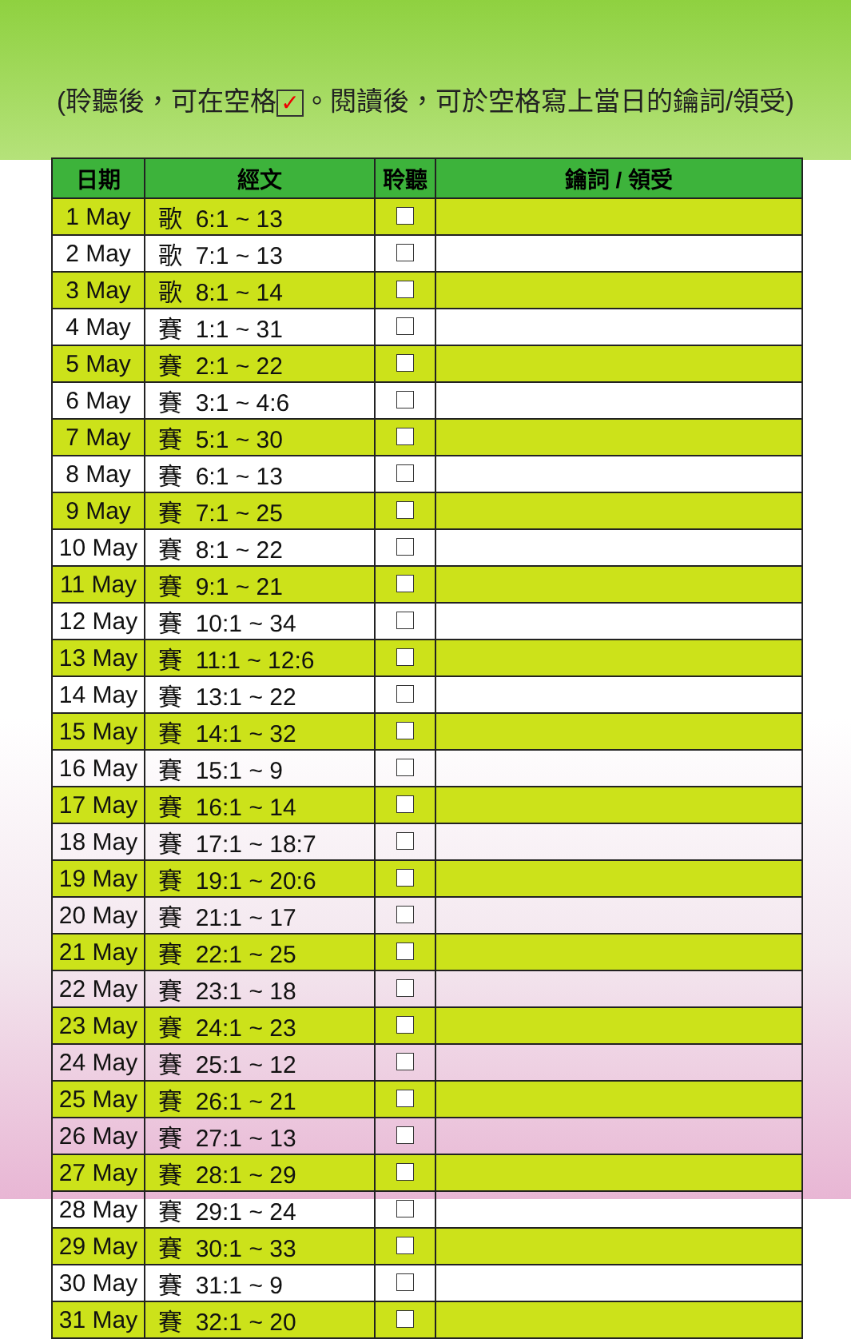(聆聽後，可在空格 ✓ 。閱讀後，可於空格寫上當日的鑰詞/領受)
| 日期 | 經文 | 聆聽 | 鑰詞 / 領受 |
| --- | --- | --- | --- |
| 1 May | 歌 6:1 ~ 13 | | |
| 2 May | 歌 7:1 ~ 13 | | |
| 3 May | 歌 8:1 ~ 14 | | |
| 4 May | 賽 1:1 ~ 31 | | |
| 5 May | 賽 2:1 ~ 22 | | |
| 6 May | 賽 3:1 ~ 4:6 | | |
| 7 May | 賽 5:1 ~ 30 | | |
| 8 May | 賽 6:1 ~ 13 | | |
| 9 May | 賽 7:1 ~ 25 | | |
| 10 May | 賽 8:1 ~ 22 | | |
| 11 May | 賽 9:1 ~ 21 | | |
| 12 May | 賽 10:1 ~ 34 | | |
| 13 May | 賽 11:1 ~ 12:6 | | |
| 14 May | 賽 13:1 ~ 22 | | |
| 15 May | 賽 14:1 ~ 32 | | |
| 16 May | 賽 15:1 ~ 9 | | |
| 17 May | 賽 16:1 ~ 14 | | |
| 18 May | 賽 17:1 ~ 18:7 | | |
| 19 May | 賽 19:1 ~ 20:6 | | |
| 20 May | 賽 21:1 ~ 17 | | |
| 21 May | 賽 22:1 ~ 25 | | |
| 22 May | 賽 23:1 ~ 18 | | |
| 23 May | 賽 24:1 ~ 23 | | |
| 24 May | 賽 25:1 ~ 12 | | |
| 25 May | 賽 26:1 ~ 21 | | |
| 26 May | 賽 27:1 ~ 13 | | |
| 27 May | 賽 28:1 ~ 29 | | |
| 28 May | 賽 29:1 ~ 24 | | |
| 29 May | 賽 30:1 ~ 33 | | |
| 30 May | 賽 31:1 ~ 9 | | |
| 31 May | 賽 32:1 ~ 20 | | |